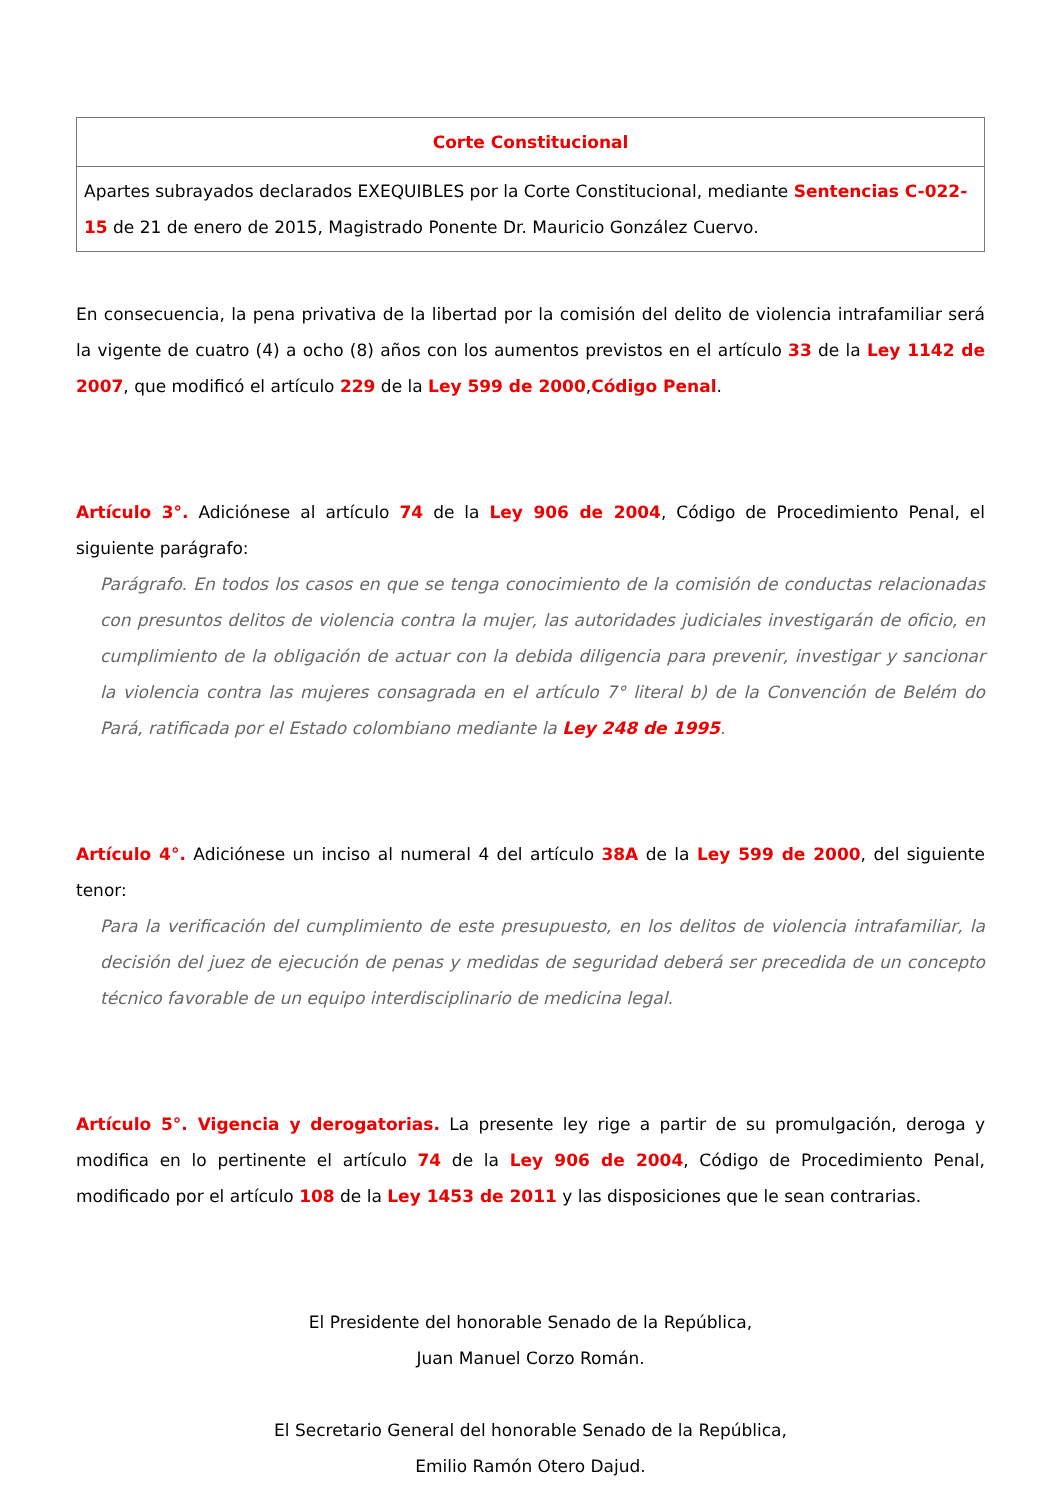| Corte Constitucional |
| Apartes subrayados declarados EXEQUIBLES por la Corte Constitucional, mediante Sentencias C-022-15 de 21 de enero de 2015, Magistrado Ponente Dr. Mauricio González Cuervo. |
En consecuencia, la pena privativa de la libertad por la comisión del delito de violencia intrafamiliar será la vigente de cuatro (4) a ocho (8) años con los aumentos previstos en el artículo 33 de la Ley 1142 de 2007, que modificó el artículo 229 de la Ley 599 de 2000,Código Penal.
Artículo 3°. Adiciónese al artículo 74 de la Ley 906 de 2004, Código de Procedimiento Penal, el siguiente parágrafo:
Parágrafo. En todos los casos en que se tenga conocimiento de la comisión de conductas relacionadas con presuntos delitos de violencia contra la mujer, las autoridades judiciales investigarán de oficio, en cumplimiento de la obligación de actuar con la debida diligencia para prevenir, investigar y sancionar la violencia contra las mujeres consagrada en el artículo 7° literal b) de la Convención de Belém do Pará, ratificada por el Estado colombiano mediante la Ley 248 de 1995.
Artículo 4°. Adiciónese un inciso al numeral 4 del artículo 38A de la Ley 599 de 2000, del siguiente tenor:
Para la verificación del cumplimiento de este presupuesto, en los delitos de violencia intrafamiliar, la decisión del juez de ejecución de penas y medidas de seguridad deberá ser precedida de un concepto técnico favorable de un equipo interdisciplinario de medicina legal.
Artículo 5°. Vigencia y derogatorias. La presente ley rige a partir de su promulgación, deroga y modifica en lo pertinente el artículo 74 de la Ley 906 de 2004, Código de Procedimiento Penal, modificado por el artículo 108 de la Ley 1453 de 2011 y las disposiciones que le sean contrarias.
El Presidente del honorable Senado de la República,
Juan Manuel Corzo Román.
El Secretario General del honorable Senado de la República,
Emilio Ramón Otero Dajud.